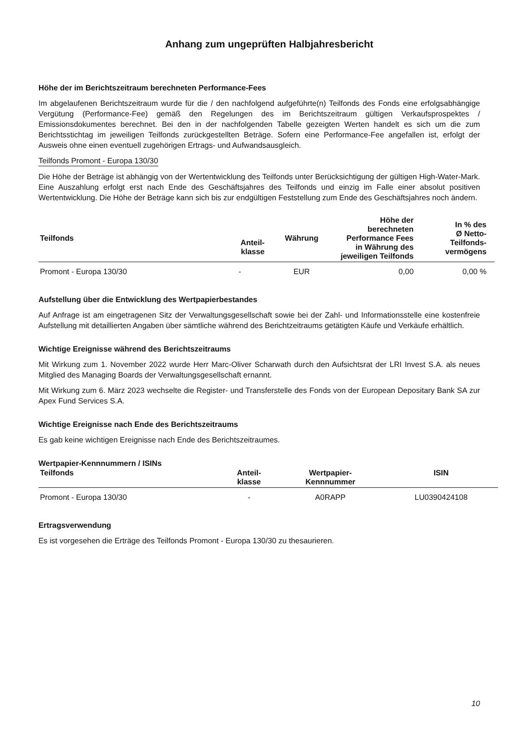Anhang zum ungeprüften Halbjahresbericht
Höhe der im Berichtszeitraum berechneten Performance-Fees
Im abgelaufenen Berichtszeitraum wurde für die / den nachfolgend aufgeführte(n) Teilfonds des Fonds eine erfolgsabhängige Vergütung (Performance-Fee) gemäß den Regelungen des im Berichtszeitraum gültigen Verkaufsprospektes / Emissionsdokumentes berechnet. Bei den in der nachfolgenden Tabelle gezeigten Werten handelt es sich um die zum Berichtsstichtag im jeweiligen Teilfonds zurückgestellten Beträge. Sofern eine Performance-Fee angefallen ist, erfolgt der Ausweis ohne einen eventuell zugehörigen Ertrags- und Aufwandsausgleich.
Teilfonds Promont - Europa 130/30
Die Höhe der Beträge ist abhängig von der Wertentwicklung des Teilfonds unter Berücksichtigung der gültigen High-Water-Mark. Eine Auszahlung erfolgt erst nach Ende des Geschäftsjahres des Teilfonds und einzig im Falle einer absolut positiven Wertentwicklung. Die Höhe der Beträge kann sich bis zur endgültigen Feststellung zum Ende des Geschäftsjahres noch ändern.
| Teilfonds | Anteil- klasse | Währung | Höhe der berechneten Performance Fees in Währung des jeweiligen Teilfonds | In % des Ø Netto- Teilfonds- vermögens |
| --- | --- | --- | --- | --- |
| Promont - Europa 130/30 | - | EUR | 0,00 | 0,00 % |
Aufstellung über die Entwicklung des Wertpapierbestandes
Auf Anfrage ist am eingetragenen Sitz der Verwaltungsgesellschaft sowie bei der Zahl- und Informationsstelle eine kostenfreie Aufstellung mit detaillierten Angaben über sämtliche während des Berichtzeitraums getätigten Käufe und Verkäufe erhältlich.
Wichtige Ereignisse während des Berichtszeitraums
Mit Wirkung zum 1. November 2022 wurde Herr Marc-Oliver Scharwath durch den Aufsichtsrat der LRI Invest S.A. als neues Mitglied des Managing Boards der Verwaltungsgesellschaft ernannt.
Mit Wirkung zum 6. März 2023 wechselte die Register- und Transferstelle des Fonds von der European Depositary Bank SA zur Apex Fund Services S.A.
Wichtige Ereignisse nach Ende des Berichtszeitraums
Es gab keine wichtigen Ereignisse nach Ende des Berichtszeitraumes.
Wertpapier-Kennnummern / ISINs
| Teilfonds | Anteil- klasse | Wertpapier- Kennnummer | ISIN |
| --- | --- | --- | --- |
| Promont - Europa 130/30 | - | A0RAPP | LU0390424108 |
Ertragsverwendung
Es ist vorgesehen die Erträge des Teilfonds Promont - Europa 130/30 zu thesaurieren.
10